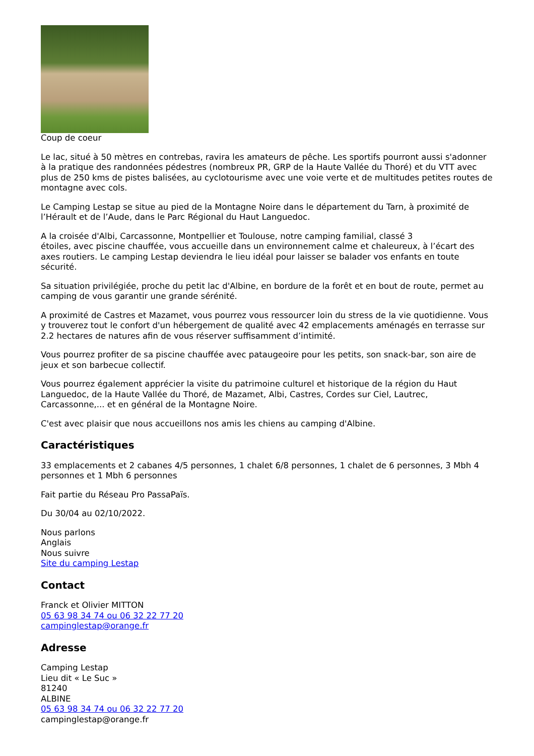Coup de coeur
Le lac, situé à 50 mètres en contrebas, ravira les amateurs de pêche. Les sportifs pourront aussi s'adonner à la pratique des randonnées pédestres (nombreux PR, GRP de la Haute Vallée du Thoré) et du VTT avec plus de 250 kms de pistes balisées, au cyclotourisme avec une voie verte et de multitudes petites routes de montagne avec cols.
Le Camping Lestap se situe au pied de la Montagne Noire dans le département du Tarn, à proximité de l’Hérault et de l’Aude, dans le Parc Régional du Haut Languedoc.
A la croisée d'Albi, Carcassonne, Montpellier et Toulouse, notre camping familial, classé 3
étoiles, avec piscine chauffée, vous accueille dans un environnement calme et chaleureux, à l’écart des axes routiers. Le camping Lestap deviendra le lieu idéal pour laisser se balader vos enfants en toute sécurité.
Sa situation privilégiée, proche du petit lac d'Albine, en bordure de la forêt et en bout de route, permet au camping de vous garantir une grande sérénité.
A proximité de Castres et Mazamet, vous pourrez vous ressourcer loin du stress de la vie quotidienne. Vous y trouverez tout le confort d'un hébergement de qualité avec 42 emplacements aménagés en terrasse sur 2.2 hectares de natures afin de vous réserver suffisamment d’intimité.
Vous pourrez profiter de sa piscine chauffée avec pataugeoire pour les petits, son snack-bar, son aire de jeux et son barbecue collectif.
Vous pourrez également apprécier la visite du patrimoine culturel et historique de la région du Haut Languedoc, de la Haute Vallée du Thoré, de Mazamet, Albi, Castres, Cordes sur Ciel, Lautrec, Carcassonne,... et en général de la Montagne Noire.
C'est avec plaisir que nous accueillons nos amis les chiens au camping d'Albine.
Caractéristiques
33 emplacements et 2 cabanes 4/5 personnes, 1 chalet 6/8 personnes, 1 chalet de 6 personnes, 3 Mbh 4 personnes et 1 Mbh 6 personnes
Fait partie du Réseau Pro PassaPaïs.
Du 30/04 au 02/10/2022.
Nous parlons
Anglais
Nous suivre
Site du camping Lestap
Contact
Franck et Olivier MITTON
05 63 98 34 74 ou 06 32 22 77 20
campinglestap@orange.fr
Adresse
Camping Lestap
Lieu dit « Le Suc »
81240
ALBINE
05 63 98 34 74 ou 06 32 22 77 20
campinglestap@orange.fr